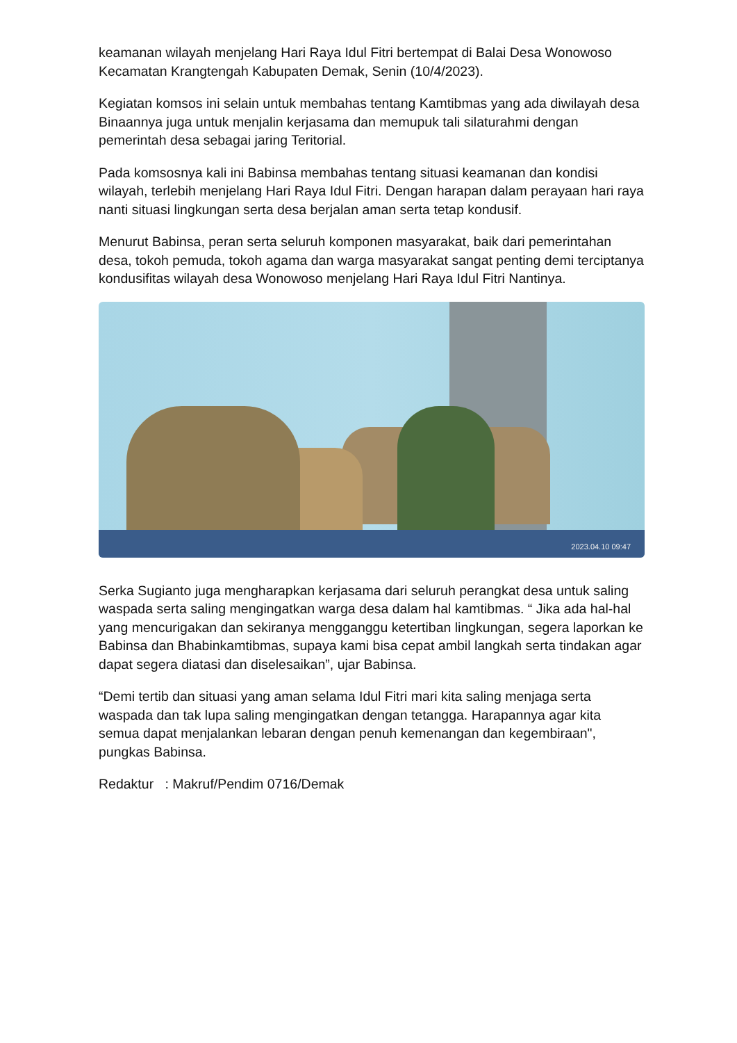keamanan wilayah menjelang Hari Raya Idul Fitri bertempat di Balai Desa Wonowoso Kecamatan Krangtengah Kabupaten Demak, Senin (10/4/2023).
Kegiatan komsos ini selain untuk membahas tentang Kamtibmas yang ada diwilayah desa Binaannya juga untuk menjalin kerjasama dan memupuk tali silaturahmi dengan pemerintah desa sebagai jaring Teritorial.
Pada komsosnya kali ini Babinsa membahas tentang situasi keamanan dan kondisi wilayah, terlebih menjelang Hari Raya Idul Fitri. Dengan harapan dalam perayaan hari raya nanti situasi lingkungan serta desa berjalan aman serta tetap kondusif.
Menurut Babinsa, peran serta seluruh komponen masyarakat, baik dari pemerintahan desa, tokoh pemuda, tokoh agama dan warga masyarakat sangat penting demi terciptanya kondusifitas wilayah desa Wonowoso menjelang Hari Raya Idul Fitri Nantinya.
2023.04.10 09:47
Serka Sugianto juga mengharapkan kerjasama dari seluruh perangkat desa untuk saling waspada serta saling mengingatkan warga desa dalam hal kamtibmas. “ Jika ada hal-hal yang mencurigakan dan sekiranya mengganggu ketertiban lingkungan, segera laporkan ke Babinsa dan Bhabinkamtibmas, supaya kami bisa cepat ambil langkah serta tindakan agar dapat segera diatasi dan diselesaikan”, ujar Babinsa.
“Demi tertib dan situasi yang aman selama Idul Fitri mari kita saling menjaga serta waspada dan tak lupa saling mengingatkan dengan tetangga. Harapannya agar kita semua dapat menjalankan lebaran dengan penuh kemenangan dan kegembiraan", pungkas Babinsa.
Redaktur : Makruf/Pendim 0716/Demak